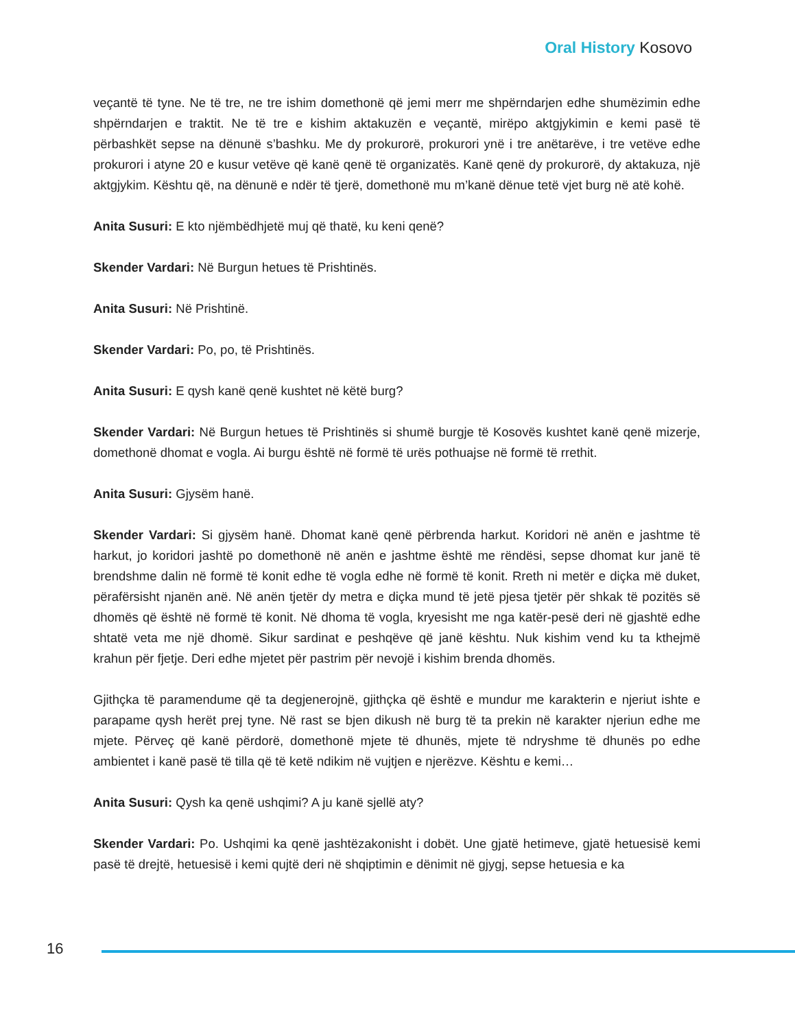Oral History Kosovo
veçantë të tyne. Ne të tre, ne tre ishim domethonë që jemi merr me shpërndarjen edhe shumëzimin edhe shpërndarjen e traktit. Ne të tre e kishim aktakuzën e veçantë, mirëpo aktgjykimin e kemi pasë të përbashkët sepse na dënunë s’bashku. Me dy prokurorë, prokurori ynë i tre anëtarëve, i tre vetëve edhe prokurori i atyne 20 e kusur vetëve që kanë qenë të organizatës. Kanë qenë dy prokurorë, dy aktakuza, një aktgjykim. Kështu që, na dënunë e ndër të tjerë, domethonë mu m’kanë dënue tetë vjet burg në atë kohë.
Anita Susuri: E kto njëmbëdhjetë muj që thatë, ku keni qenë?
Skender Vardari: Në Burgun hetues të Prishtinës.
Anita Susuri: Në Prishtinë.
Skender Vardari: Po, po, të Prishtinës.
Anita Susuri: E qysh kanë qenë kushtet në këtë burg?
Skender Vardari: Në Burgun hetues të Prishtinës si shumë burgje të Kosovës kushtet kanë qenë mizerje, domethonë dhomat e vogla. Ai burgu është në formë të urës pothuajse në formë të rrethit.
Anita Susuri: Gjysëm hanë.
Skender Vardari: Si gjysëm hanë. Dhomat kanë qenë përbrenda harkut. Koridori në anën e jashtme të harkut, jo koridori jashtë po domethonë në anën e jashtme është me rëndësi, sepse dhomat kur janë të brendshme dalin në formë të konit edhe të vogla edhe në formë të konit. Rreth ni metër e diçka më duket, përafërsisht njanën anë. Në anën tjetër dy metra e diçka mund të jetë pjesa tjetër për shkak të pozitës së dhomës që është në formë të konit. Në dhoma të vogla, kryesisht me nga katër-pesë deri në gjashtë edhe shtatë veta me një dhomë. Sikur sardinat e peshqëve që janë kështu. Nuk kishim vend ku ta kthejmë krahun për fjetje. Deri edhe mjetet për pastrim për nevojë i kishim brenda dhomës.
Gjithçka të paramendume që ta degjenerojnë, gjithçka që është e mundur me karakterin e njeriut ishte e parapame qysh herët prej tyne. Në rast se bjen dikush në burg të ta prekin në karakter njeriun edhe me mjete. Përveç që kanë përdorë, domethonë mjete të dhunës, mjete të ndryshme të dhunës po edhe ambientet i kanë pasë të tilla që të ketë ndikim në vujtjen e njerëzve. Kështu e kemi…
Anita Susuri: Qysh ka qenë ushqimi? A ju kanë sjellë aty?
Skender Vardari: Po. Ushqimi ka qenë jashtëzakonisht i dobët. Une gjatë hetimeve, gjatë hetuesisë kemi pasë të drejtë, hetuesisë i kemi qujtë deri në shqiptimin e dënimit në gjygj, sepse hetuesia e ka
16